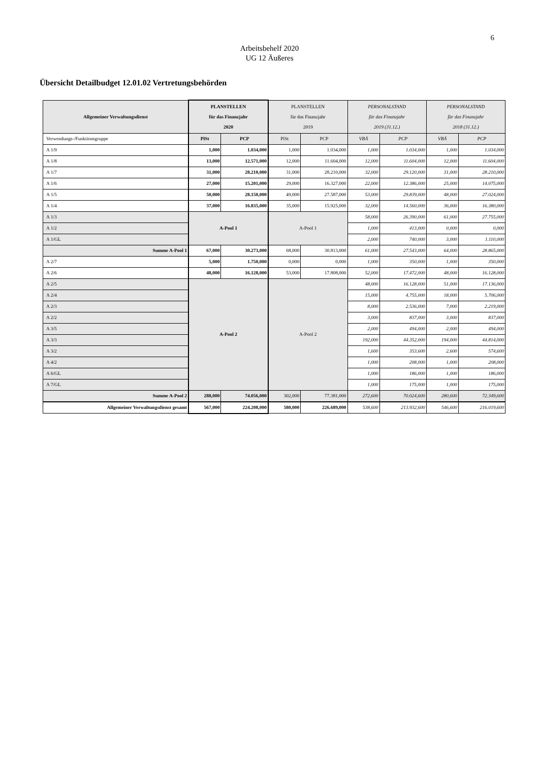6
Arbeitsbehelf 2020
UG 12 Äußeres
Übersicht Detailbudget 12.01.02 Vertretungsbehörden
| Allgemeiner Verwaltungsdienst | PLANSTELLEN für das Finanzjahr 2020 | | PLANSTELLEN für das Finanzjahr 2019 | | PERSONALSTAND für das Finanzjahr 2019 (31.12.) | | PERSONALSTAND für das Finanzjahr 2018 (31.12.) | |
| --- | --- | --- | --- | --- | --- | --- | --- | --- |
| Verwendungs-/Funktionsgruppe | PlSt | PCP | PlSt | PCP | VBÄ | PCP | VBÄ | PCP |
| A 1/9 | 1,000 | 1.034,000 | 1,000 | 1.034,000 | 1,000 | 1.034,000 | 1,000 | 1.034,000 |
| A 1/8 | 13,000 | 12.571,000 | 12,000 | 11.604,000 | 12,000 | 11.604,000 | 12,000 | 11.604,000 |
| A 1/7 | 31,000 | 28.210,000 | 31,000 | 28.210,000 | 32,000 | 29.120,000 | 31,000 | 28.210,000 |
| A 1/6 | 27,000 | 15.201,000 | 29,000 | 16.327,000 | 22,000 | 12.386,000 | 25,000 | 14.075,000 |
| A 1/5 | 50,000 | 28.150,000 | 49,000 | 27.587,000 | 53,000 | 29.839,000 | 48,000 | 27.024,000 |
| A 1/4 | 37,000 | 16.835,000 | 35,000 | 15.925,000 | 32,000 | 14.560,000 | 36,000 | 16.380,000 |
| A 1/3 | A-Pool 1 | | A-Pool 1 | | 58,000 | 26.390,000 | 61,000 | 27.755,000 |
| A 1/2 | | | | | 1,000 | 413,000 | 0,000 | 0,000 |
| A 1/GL | | | | | 2,000 | 740,000 | 3,000 | 1.110,000 |
| Summe A-Pool 1 | 67,000 | 30.273,000 | 68,000 | 30.813,000 | 61,000 | 27.543,000 | 64,000 | 28.865,000 |
| A 2/7 | 5,000 | 1.750,000 | 0,000 | 0,000 | 1,000 | 350,000 | 1,000 | 350,000 |
| A 2/6 | 48,000 | 16.128,000 | 53,000 | 17.808,000 | 52,000 | 17.472,000 | 48,000 | 16.128,000 |
| A 2/5 | A-Pool 2 | | A-Pool 2 | | 48,000 | 16.128,000 | 51,000 | 17.136,000 |
| A 2/4 | | | | | 15,000 | 4.755,000 | 18,000 | 5.706,000 |
| A 2/3 | | | | | 8,000 | 2.536,000 | 7,000 | 2.219,000 |
| A 2/2 | | | | | 3,000 | 837,000 | 3,000 | 837,000 |
| A 3/5 | | | | | 2,000 | 494,000 | 2,000 | 494,000 |
| A 3/3 | | | | | 192,000 | 44.352,000 | 194,000 | 44.814,000 |
| A 3/2 | | | | | 1,600 | 353,600 | 2,600 | 574,600 |
| A 4/2 | | | | | 1,000 | 208,000 | 1,000 | 208,000 |
| A 6/GL | | | | | 1,000 | 186,000 | 1,000 | 186,000 |
| A 7/GL | | | | | 1,000 | 175,000 | 1,000 | 175,000 |
| Summe A-Pool 2 | 288,000 | 74.056,000 | 302,000 | 77.381,000 | 272,600 | 70.024,600 | 280,600 | 72.349,600 |
| Allgemeiner Verwaltungsdienst gesamt | 567,000 | 224.208,000 | 580,000 | 226.689,000 | 538,600 | 213.932,600 | 546,600 | 216.019,600 |